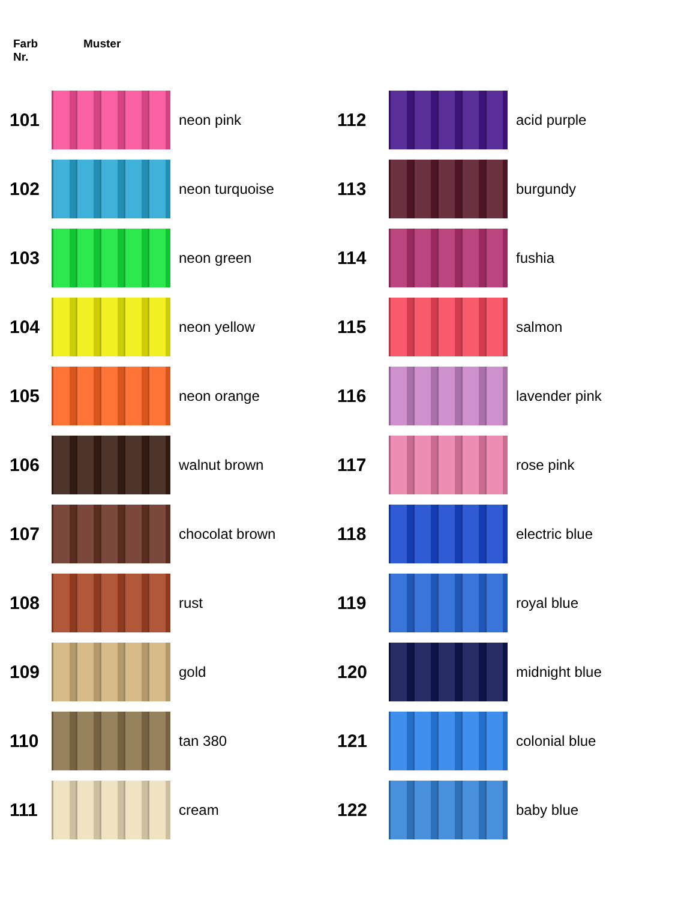Farb
Nr.
Muster
| 101 | | neon pink |
| 102 | | neon turquoise |
| 103 | | neon green |
| 104 | | neon yellow |
| 105 | | neon orange |
| 106 | | walnut brown |
| 107 | | chocolat brown |
| 108 | | rust |
| 109 | | gold |
| 110 | | tan 380 |
| 111 | | cream |
| 112 | | acid purple |
| 113 | | burgundy |
| 114 | | fushia |
| 115 | | salmon |
| 116 | | lavender pink |
| 117 | | rose pink |
| 118 | | electric blue |
| 119 | | royal blue |
| 120 | | midnight blue |
| 121 | | colonial blue |
| 122 | | baby blue |